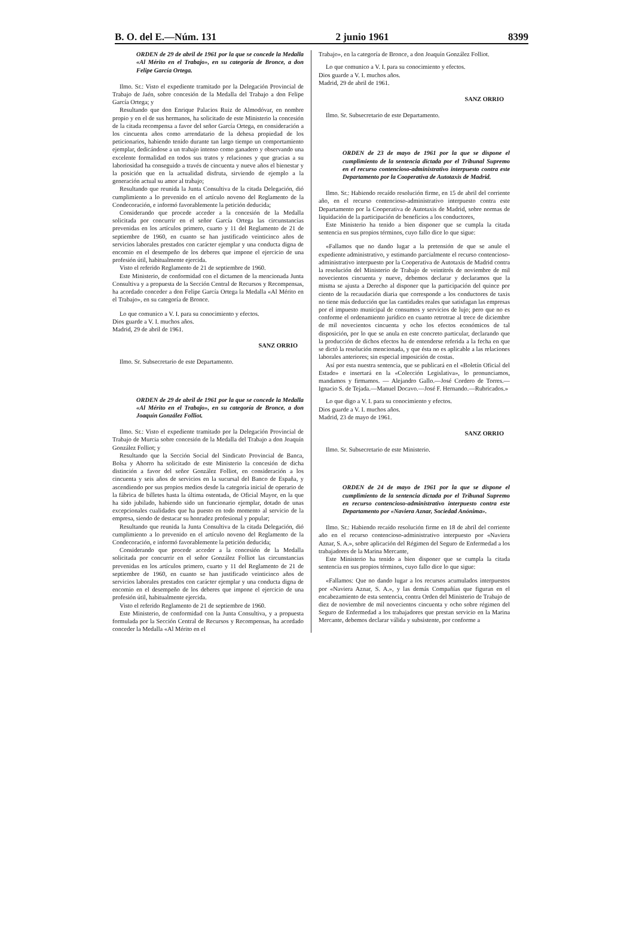B. O. del E.—Núm. 131 2 junio 1961 8399
ORDEN de 29 de abril de 1961 por la que se concede la Medalla «Al Mérito en el Trabajo», en su categoría de Bronce, a don Felipe García Ortega.
Ilmo. Sr.: Visto el expediente tramitado por la Delegación Provincial de Trabajo de Jaén, sobre concesión de la Medalla del Trabajo a don Felipe García Ortega; y
Resultando que don Enrique Palacios Ruiz de Almodóvar, en nombre propio y en el de sus hermanos, ha solicitado de este Ministerio la concesión de la citada recompensa a favor del señor García Ortega, en consideración a los cincuenta años como arrendatario de la dehesa propiedad de los peticionarios, habiendo tenido durante tan largo tiempo un comportamiento ejemplar, dedicándose a un trabajo intenso como ganadero y observando una excelente formalidad en todos sus tratos y relaciones y que gracias a su laboriosidad ha conseguido a través de cincuenta y nueve años el bienestar y la posición que en la actualidad disfruta, sirviendo de ejemplo a la generación actual su amor al trabajo;
Resultando que reunida la Junta Consultiva de la citada Delegación, dió cumplimiento a lo prevenido en el artículo noveno del Reglamento de la Condecoración, e informó favorablemente la petición deducida;
Considerando que procede acceder a la concesión de la Medalla solicitada por concurrir en el señor García Ortega las circunstancias prevenidas en los artículos primero, cuarto y 11 del Reglamento de 21 de septiembre de 1960, en cuanto se han justificado veinticinco años de servicios laborales prestados con carácter ejemplar y una conducta digna de encomio en el desempeño de los deberes que impone el ejercicio de una profesión útil, habitualmente ejercida.
Visto el referido Reglamento de 21 de septiembre de 1960.
Este Ministerio, de conformidad con el dictamen de la mencionada Junta Consultiva y a propuesta de la Sección Central de Recursos y Recompensas, ha acordado conceder a don Felipe García Ortega la Medalla «Al Mérito en el Trabajo», en su categoría de Bronce.
Lo que comunico a V. I. para su conocimiento y efectos.
Dios guarde a V. I. muchos años.
Madrid, 29 de abril de 1961.
SANZ ORRIO
Ilmo. Sr. Subsecretario de este Departamento.
ORDEN de 29 de abril de 1961 por la que se concede la Medalla «Al Mérito en el Trabajo», en su categoría de Bronce, a don Joaquín González Folliot.
Ilmo. Sr.: Visto el expediente tramitado por la Delegación Provincial de Trabajo de Murcia sobre concesión de la Medalla del Trabajo a don Joaquín González Folliot; y
Resultando que la Sección Social del Sindicato Provincial de Banca, Bolsa y Ahorro ha solicitado de este Ministerio la concesión de dicha distinción a favor del señor González Folliot, en consideración a los cincuenta y seis años de servicios en la sucursal del Banco de España, y ascendiendo por sus propios medios desde la categoría inicial de operario de la fábrica de billetes hasta la última ostentada, de Oficial Mayor, en la que ha sido jubilado, habiendo sido un funcionario ejemplar, dotado de unas excepcionales cualidades que ha puesto en todo momento al servicio de la empresa, siendo de destacar su honradez profesional y popular;
Resultando que reunida la Junta Consultiva de la citada Delegación, dió cumplimiento a lo prevenido en el artículo noveno del Reglamento de la Condecoración, e informó favorablemente la petición deducida;
Considerando que procede acceder a la concesión de la Medalla solicitada por concurrir en el señor González Folliot las circunstancias prevenidas en los artículos primero, cuarto y 11 del Reglamento de 21 de septiembre de 1960, en cuanto se han justificado veinticinco años de servicios laborales prestados con carácter ejemplar y una conducta digna de encomio en el desempeño de los deberes que impone el ejercicio de una profesión útil, habitualmente ejercida.
Visto el referido Reglamento de 21 de septiembre de 1960.
Este Ministerio, de conformidad con la Junta Consultiva, y a propuesta formulada por la Sección Central de Recursos y Recompensas, ha acordado conceder la Medalla «Al Mérito en el
Trabajo», en la categoría de Bronce, a don Joaquín González Folliot.
Lo que comunico a V. I. para su conocimiento y efectos.
Dios guarde a V. I. muchos años.
Madrid, 29 de abril de 1961.
SANZ ORRIO
Ilmo. Sr. Subsecretario de este Departamento.
ORDEN de 23 de mayo de 1961 por la que se dispone el cumplimiento de la sentencia dictada por el Tribunal Supremo en el recurso contencioso-administrativo interpuesto contra este Departamento por la Cooperativa de Autotaxis de Madrid.
Ilmo. Sr.: Habiendo recaído resolución firme, en 15 de abril del corriente año, en el recurso contencioso-administrativo interpuesto contra este Departamento por la Cooperativa de Autotaxis de Madrid, sobre normas de liquidación de la participación de beneficios a los conductores,
Este Ministerio ha tenido a bien disponer que se cumpla la citada sentencia en sus propios términos, cuyo fallo dice lo que sigue:
«Fallamos que no dando lugar a la pretensión de que se anule el expediente administrativo, y estimando parcialmente el recurso contencioso-administrativo interpuesto por la Cooperativa de Autotaxis de Madrid contra la resolución del Ministerio de Trabajo de veintitrés de noviembre de mil novecientos cincuenta y nueve, debemos declarar y declaramos que la misma se ajusta a Derecho al disponer que la participación del quince por ciento de la recaudación diaria que corresponde a los conductores de taxis no tiene más deducción que las cantidades reales que satisfagan las empresas por el impuesto municipal de consumos y servicios de lujo; pero que no es conforme el ordenamiento jurídico en cuanto retrotrae al trece de diciembre de mil novecientos cincuenta y ocho los efectos económicos de tal disposición, por lo que se anula en este concreto particular, declarando que la producción de dichos efectos ha de entenderse referida a la fecha en que se dictó la resolución mencionada, y que ésta no es aplicable a las relaciones laborales anteriores; sin especial imposición de costas.
Así por esta nuestra sentencia, que se publicará en el «Boletín Oficial del Estado» e insertará en la «Colección Legislativa», lo pronunciamos, mandamos y firmamos. — Alejandro Gallo.—José Cordero de Torres.—Ignacio S. de Tejada.—Manuel Docavo.—José F. Hernando.—Rubricados.»
Lo que digo a V. I. para su conocimiento y efectos.
Dios guarde a V. I. muchos años.
Madrid, 23 de mayo de 1961.
SANZ ORRIO
Ilmo. Sr. Subsecretario de este Ministerio.
ORDEN de 24 de mayo de 1961 por la que se dispone el cumplimiento de la sentencia dictada por el Tribunal Supremo en recurso contencioso-administrativo interpuesto contra este Departamento por «Naviera Aznar, Sociedad Anónima».
Ilmo. Sr.: Habiendo recaído resolución firme en 18 de abril del corriente año en el recurso contencioso-administrativo interpuesto por «Naviera Aznar, S. A.», sobre aplicación del Régimen del Seguro de Enfermedad a los trabajadores de la Marina Mercante,
Este Ministerio ha tenido a bien disponer que se cumpla la citada sentencia en sus propios términos, cuyo fallo dice lo que sigue:
«Fallamos: Que no dando lugar a los recursos acumulados interpuestos por «Naviera Aznar, S. A.», y las demás Compañías que figuran en el encabezamiento de esta sentencia, contra Orden del Ministerio de Trabajo de diez de noviembre de mil novecientos cincuenta y ocho sobre régimen del Seguro de Enfermedad a los trabajadores que prestan servicio en la Marina Mercante, debemos declarar válida y subsistente, por conforme a